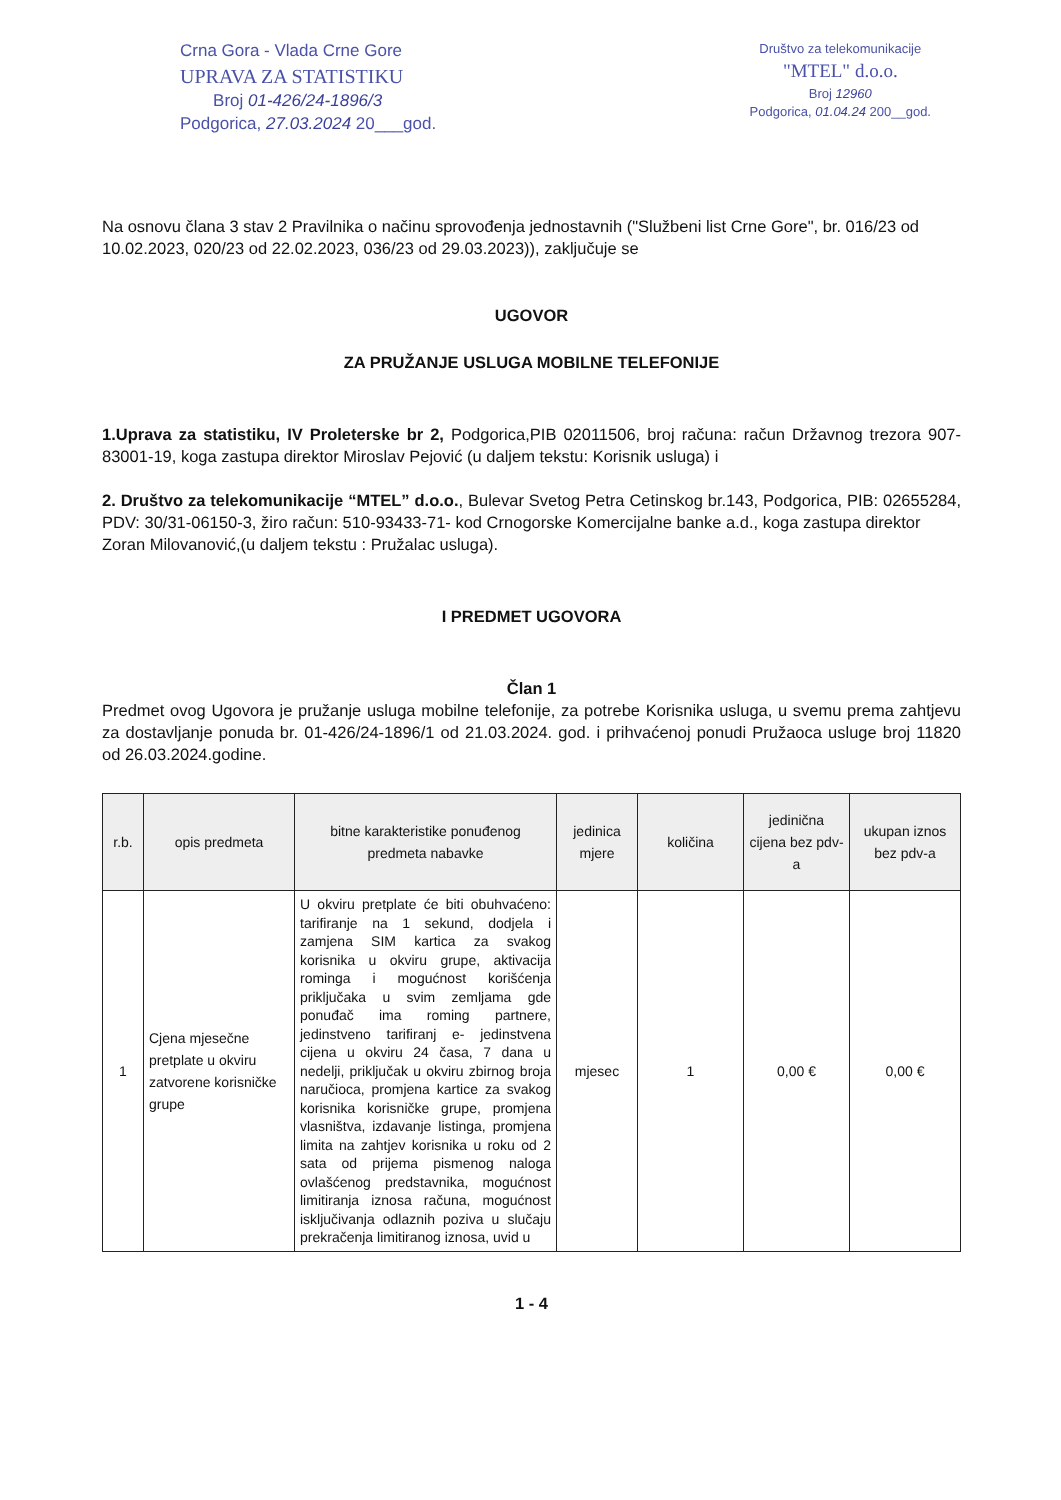Crna Gora - Vlada Crne Gore
UPRAVA ZA STATISTIKU
Broj 01-426/24-1896/3
Podgorica, 27.03.2024 20___god.
Društvo za telekomunikacije
"MTEL" d.o.o.
Broj 12960
Podgorica, 01.04.24 200__god.
Na osnovu člana 3 stav 2 Pravilnika o načinu sprovođenja jednostavnih ("Službeni list Crne Gore", br. 016/23 od 10.02.2023, 020/23 od 22.02.2023, 036/23 od 29.03.2023)), zaključuje se
UGOVOR
ZA PRUŽANJE USLUGA MOBILNE TELEFONIJE
1.Uprava za statistiku, IV Proleterske br 2, Podgorica,PIB 02011506, broj računa: račun Državnog trezora 907-83001-19, koga zastupa direktor Miroslav Pejović (u daljem tekstu: Korisnik usluga) i
2. Društvo za telekomunikacije “MTEL” d.o.o., Bulevar Svetog Petra Cetinskog br.143, Podgorica, PIB: 02655284, PDV: 30/31-06150-3, žiro račun: 510-93433-71- kod Crnogorske Komercijalne banke a.d., koga zastupa direktor
Zoran Milovanović,(u daljem tekstu : Pružalac usluga).
I PREDMET UGOVORA
Član 1
Predmet ovog Ugovora je pružanje usluga mobilne telefonije, za potrebe Korisnika usluga, u svemu prema zahtjevu za dostavljanje ponuda br. 01-426/24-1896/1 od 21.03.2024. god. i prihvaćenoj ponudi Pružaoca usluge broj 11820 od 26.03.2024.godine.
| r.b. | opis predmeta | bitne karakteristike ponuđenog predmeta nabavke | jedinica mjere | količina | jedinična cijena bez pdv-a | ukupan iznos bez pdv-a |
| --- | --- | --- | --- | --- | --- | --- |
| 1 | Cjena mjesečne pretplate u okviru zatvorene korisničke grupe | U okviru pretplate će biti obuhvaćeno: tarifiranje na 1 sekund, dodjela i zamjena SIM kartica za svakog korisnika u okviru grupe, aktivacija rominga i mogućnost korišćenja priključaka u svim zemljama gde ponuđač ima roming partnere, jedinstveno tarifiranj e- jedinstvena cijena u okviru 24 časa, 7 dana u nedelji, priključak u okviru zbirnog broja naručioca, promjena kartice za svakog korisnika korisničke grupe, promjena vlasništva, izdavanje listinga, promjena limita na zahtjev korisnika u roku od 2 sata od prijema pismenog naloga ovlašćenog predstavnika, mogućnost limitiranja iznosa računa, mogućnost isključivanja odlaznih poziva u slučaju prekračenja limitiranog iznosa, uvid u | mjesec | 1 | 0,00 € | 0,00 € |
1 - 4